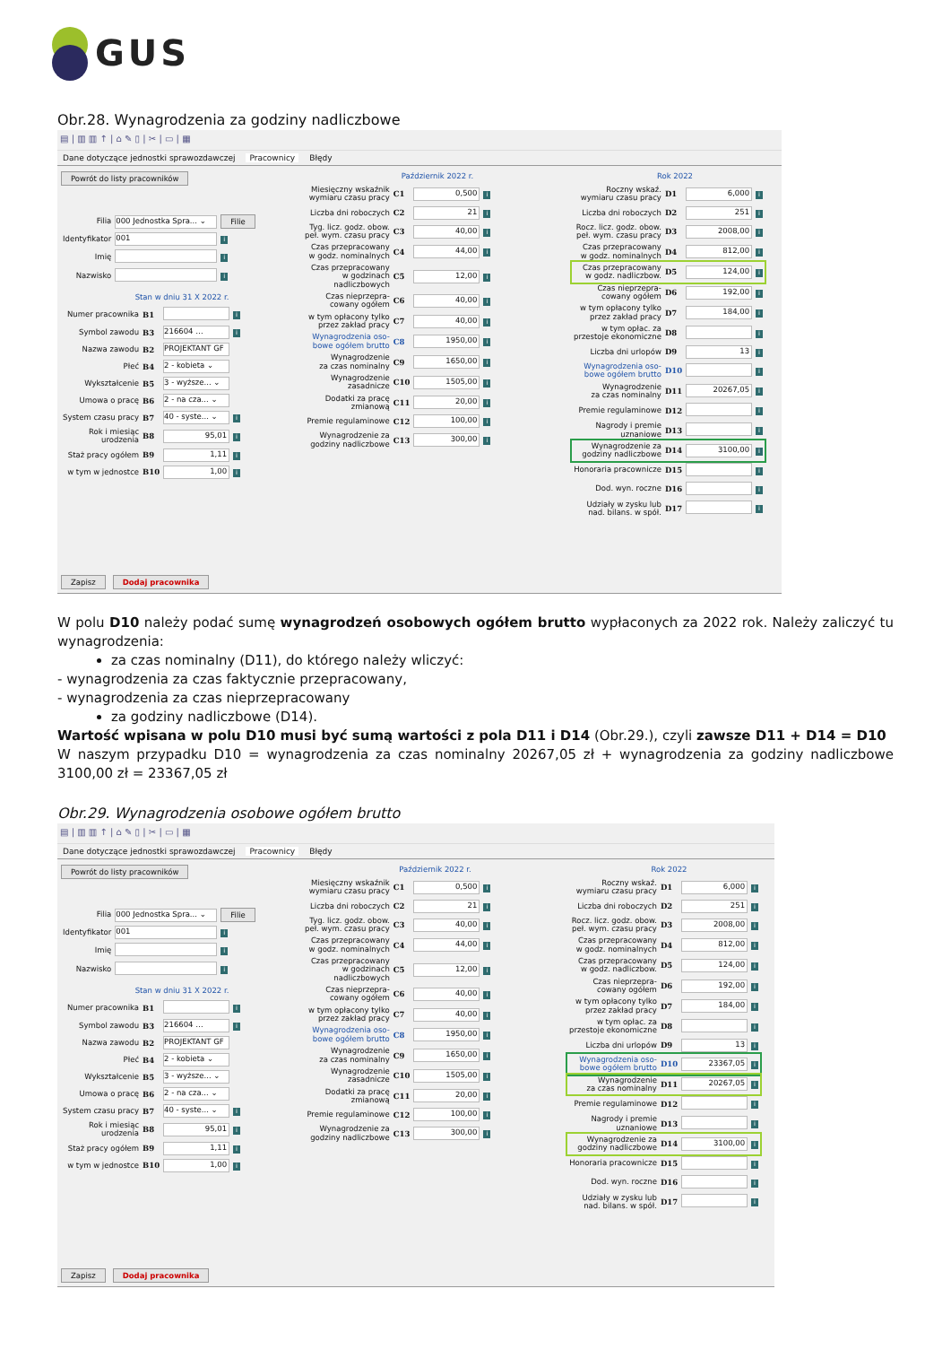GUS
Obr.28. Wynagrodzenia za godziny nadliczbowe
▤ | ▥ ▥ ↑ | ⌂ ✎ ▯ | ✂ | ▭ | ▦
Dane dotyczące jednostki sprawozdawczej Pracownicy Błędy
Powrót do listy pracowników
| Filia | 000 Jednostka Spra... ⌄ | Filie |
| Identyfikator | 001 | i |
| Imię | | i |
| Nazwisko | | i |
Stan w dniu 31 X 2022 r.
| Numer pracownika | B1 | | i |
| Symbol zawodu | B3 | 216604 … | i |
| Nazwa zawodu | B2 | PROJEKTANT GF | |
| Płeć | B4 | 2 - kobieta ⌄ | |
| Wykształcenie | B5 | 3 - wyższe... ⌄ | |
| Umowa o pracę | B6 | 2 - na cza... ⌄ | |
| System czasu pracy | B7 | 40 - syste... ⌄ | i |
| Rok i miesiąc urodzenia | B8 | 95,01 | i |
| Staż pracy ogółem | B9 | 1,11 | i |
| w tym w jednostce | B10 | 1,00 | i |
Październik 2022 r.
| Miesięczny wskaźnik wymiaru czasu pracy | C1 | 0,500 | i |
| Liczba dni roboczych | C2 | 21 | i |
| Tyg. licz. godz. obow. peł. wym. czasu pracy | C3 | 40,00 | i |
| Czas przepracowany w godz. nominalnych | C4 | 44,00 | i |
| Czas przepracowany w godzinach nadliczbowych | C5 | 12,00 | i |
| Czas nieprzepra- cowany ogółem | C6 | 40,00 | i |
| w tym opłacony tylko przez zakład pracy | C7 | 40,00 | i |
| Wynagrodzenia oso- bowe ogółem brutto | C8 | 1950,00 | i |
| Wynagrodzenie za czas nominalny | C9 | 1650,00 | i |
| Wynagrodzenie zasadnicze | C10 | 1505,00 | i |
| Dodatki za pracę zmianową | C11 | 20,00 | i |
| Premie regulaminowe | C12 | 100,00 | i |
| Wynagrodzenie za godziny nadliczbowe | C13 | 300,00 | i |
Rok 2022
| Roczny wskaź. wymiaru czasu pracy | D1 | 6,000 | i |
| Liczba dni roboczych | D2 | 251 | i |
| Rocz. licz. godz. obow. peł. wym. czasu pracy | D3 | 2008,00 | i |
| Czas przepracowany w godz. nominalnych | D4 | 812,00 | i |
| Czas przepracowany w godz. nadliczbow. | D5 | 124,00 | i |
| Czas nieprzepra- cowany ogółem | D6 | 192,00 | i |
| w tym opłacony tylko przez zakład pracy | D7 | 184,00 | i |
| w tym opłac. za przestoje ekonomiczne | D8 | | i |
| Liczba dni urlopów | D9 | 13 | i |
| Wynagrodzenia oso- bowe ogółem brutto | D10 | | i |
| Wynagrodzenie za czas nominalny | D11 | 20267,05 | i |
| Premie regulaminowe | D12 | | i |
| Nagrody i premie uznaniowe | D13 | | i |
| Wynagrodzenie za godziny nadliczbowe | D14 | 3100,00 | i |
| Honoraria pracownicze | D15 | | i |
| Dod. wyn. roczne | D16 | | i |
| Udziały w zysku lub nad. bilans. w spół. | D17 | | i |
Zapisz Dodaj pracownika
W polu D10 należy podać sumę wynagrodzeń osobowych ogółem brutto wypłaconych za 2022 rok. Należy zaliczyć tu wynagrodzenia:
za czas nominalny (D11), do którego należy wliczyć:
- wynagrodzenia za czas faktycznie przepracowany,
- wynagrodzenia za czas nieprzepracowany
za godziny nadliczbowe (D14).
Wartość wpisana w polu D10 musi być sumą wartości z pola D11 i D14 (Obr.29.), czyli zawsze D11 + D14 = D10
W naszym przypadku D10 = wynagrodzenia za czas nominalny 20267,05 zł + wynagrodzenia za godziny nadliczbowe 3100,00 zł = 23367,05 zł
Obr.29. Wynagrodzenia osobowe ogółem brutto
▤ | ▥ ▥ ↑ | ⌂ ✎ ▯ | ✂ | ▭ | ▦
Dane dotyczące jednostki sprawozdawczej Pracownicy Błędy
Powrót do listy pracowników
| Filia | 000 Jednostka Spra... ⌄ | Filie |
| Identyfikator | 001 | i |
| Imię | | i |
| Nazwisko | | i |
Stan w dniu 31 X 2022 r.
| Numer pracownika | B1 | | i |
| Symbol zawodu | B3 | 216604 … | i |
| Nazwa zawodu | B2 | PROJEKTANT GF | |
| Płeć | B4 | 2 - kobieta ⌄ | |
| Wykształcenie | B5 | 3 - wyższe... ⌄ | |
| Umowa o pracę | B6 | 2 - na cza... ⌄ | |
| System czasu pracy | B7 | 40 - syste... ⌄ | i |
| Rok i miesiąc urodzenia | B8 | 95,01 | i |
| Staż pracy ogółem | B9 | 1,11 | i |
| w tym w jednostce | B10 | 1,00 | i |
Październik 2022 r.
| Miesięczny wskaźnik wymiaru czasu pracy | C1 | 0,500 | i |
| Liczba dni roboczych | C2 | 21 | i |
| Tyg. licz. godz. obow. peł. wym. czasu pracy | C3 | 40,00 | i |
| Czas przepracowany w godz. nominalnych | C4 | 44,00 | i |
| Czas przepracowany w godzinach nadliczbowych | C5 | 12,00 | i |
| Czas nieprzepra- cowany ogółem | C6 | 40,00 | i |
| w tym opłacony tylko przez zakład pracy | C7 | 40,00 | i |
| Wynagrodzenia oso- bowe ogółem brutto | C8 | 1950,00 | i |
| Wynagrodzenie za czas nominalny | C9 | 1650,00 | i |
| Wynagrodzenie zasadnicze | C10 | 1505,00 | i |
| Dodatki za pracę zmianową | C11 | 20,00 | i |
| Premie regulaminowe | C12 | 100,00 | i |
| Wynagrodzenie za godziny nadliczbowe | C13 | 300,00 | i |
Rok 2022
| Roczny wskaź. wymiaru czasu pracy | D1 | 6,000 | i |
| Liczba dni roboczych | D2 | 251 | i |
| Rocz. licz. godz. obow. peł. wym. czasu pracy | D3 | 2008,00 | i |
| Czas przepracowany w godz. nominalnych | D4 | 812,00 | i |
| Czas przepracowany w godz. nadliczbow. | D5 | 124,00 | i |
| Czas nieprzepra- cowany ogółem | D6 | 192,00 | i |
| w tym opłacony tylko przez zakład pracy | D7 | 184,00 | i |
| w tym opłac. za przestoje ekonomiczne | D8 | | i |
| Liczba dni urlopów | D9 | 13 | i |
| Wynagrodzenia oso- bowe ogółem brutto | D10 | 23367,05 | i |
| Wynagrodzenie za czas nominalny | D11 | 20267,05 | i |
| Premie regulaminowe | D12 | | i |
| Nagrody i premie uznaniowe | D13 | | i |
| Wynagrodzenie za godziny nadliczbowe | D14 | 3100,00 | i |
| Honoraria pracownicze | D15 | | i |
| Dod. wyn. roczne | D16 | | i |
| Udziały w zysku lub nad. bilans. w spół. | D17 | | i |
Zapisz Dodaj pracownika